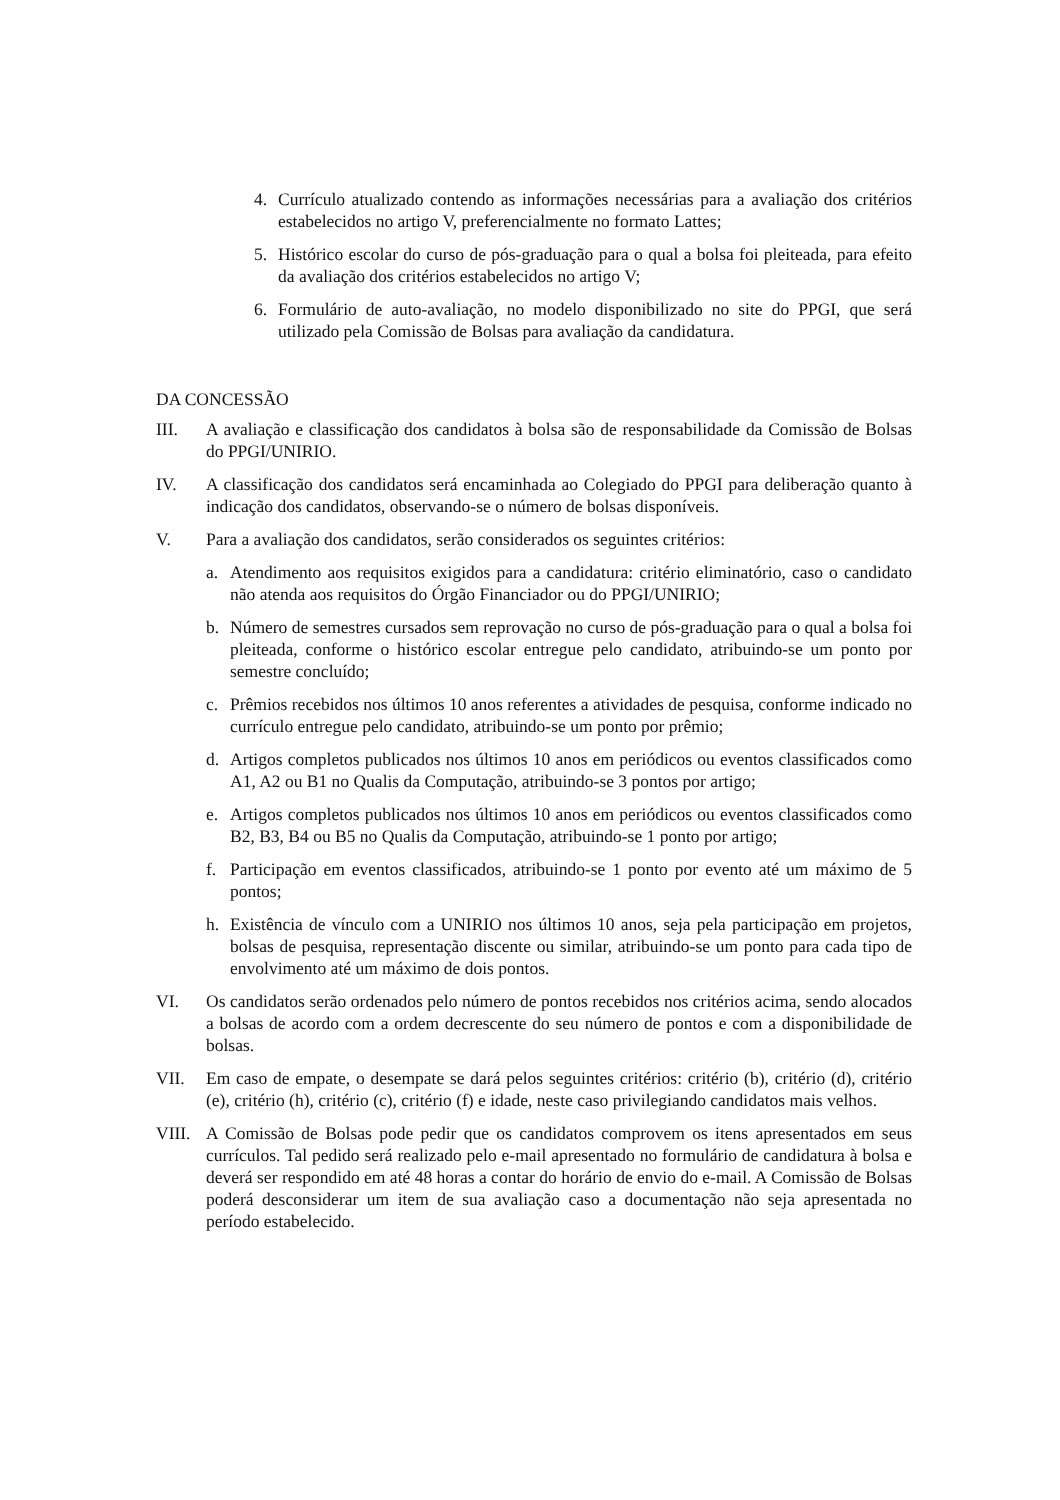4. Currículo atualizado contendo as informações necessárias para a avaliação dos critérios estabelecidos no artigo V, preferencialmente no formato Lattes;
5. Histórico escolar do curso de pós-graduação para o qual a bolsa foi pleiteada, para efeito da avaliação dos critérios estabelecidos no artigo V;
6. Formulário de auto-avaliação, no modelo disponibilizado no site do PPGI, que será utilizado pela Comissão de Bolsas para avaliação da candidatura.
DA CONCESSÃO
III. A avaliação e classificação dos candidatos à bolsa são de responsabilidade da Comissão de Bolsas do PPGI/UNIRIO.
IV. A classificação dos candidatos será encaminhada ao Colegiado do PPGI para deliberação quanto à indicação dos candidatos, observando-se o número de bolsas disponíveis.
V. Para a avaliação dos candidatos, serão considerados os seguintes critérios:
a. Atendimento aos requisitos exigidos para a candidatura: critério eliminatório, caso o candidato não atenda aos requisitos do Órgão Financiador ou do PPGI/UNIRIO;
b. Número de semestres cursados sem reprovação no curso de pós-graduação para o qual a bolsa foi pleiteada, conforme o histórico escolar entregue pelo candidato, atribuindo-se um ponto por semestre concluído;
c. Prêmios recebidos nos últimos 10 anos referentes a atividades de pesquisa, conforme indicado no currículo entregue pelo candidato, atribuindo-se um ponto por prêmio;
d. Artigos completos publicados nos últimos 10 anos em periódicos ou eventos classificados como A1, A2 ou B1 no Qualis da Computação, atribuindo-se 3 pontos por artigo;
e. Artigos completos publicados nos últimos 10 anos em periódicos ou eventos classificados como B2, B3, B4 ou B5 no Qualis da Computação, atribuindo-se 1 ponto por artigo;
f. Participação em eventos classificados, atribuindo-se 1 ponto por evento até um máximo de 5 pontos;
h. Existência de vínculo com a UNIRIO nos últimos 10 anos, seja pela participação em projetos, bolsas de pesquisa, representação discente ou similar, atribuindo-se um ponto para cada tipo de envolvimento até um máximo de dois pontos.
VI. Os candidatos serão ordenados pelo número de pontos recebidos nos critérios acima, sendo alocados a bolsas de acordo com a ordem decrescente do seu número de pontos e com a disponibilidade de bolsas.
VII. Em caso de empate, o desempate se dará pelos seguintes critérios: critério (b), critério (d), critério (e), critério (h), critério (c), critério (f) e idade, neste caso privilegiando candidatos mais velhos.
VIII. A Comissão de Bolsas pode pedir que os candidatos comprovem os itens apresentados em seus currículos. Tal pedido será realizado pelo e-mail apresentado no formulário de candidatura à bolsa e deverá ser respondido em até 48 horas a contar do horário de envio do e-mail. A Comissão de Bolsas poderá desconsiderar um item de sua avaliação caso a documentação não seja apresentada no período estabelecido.